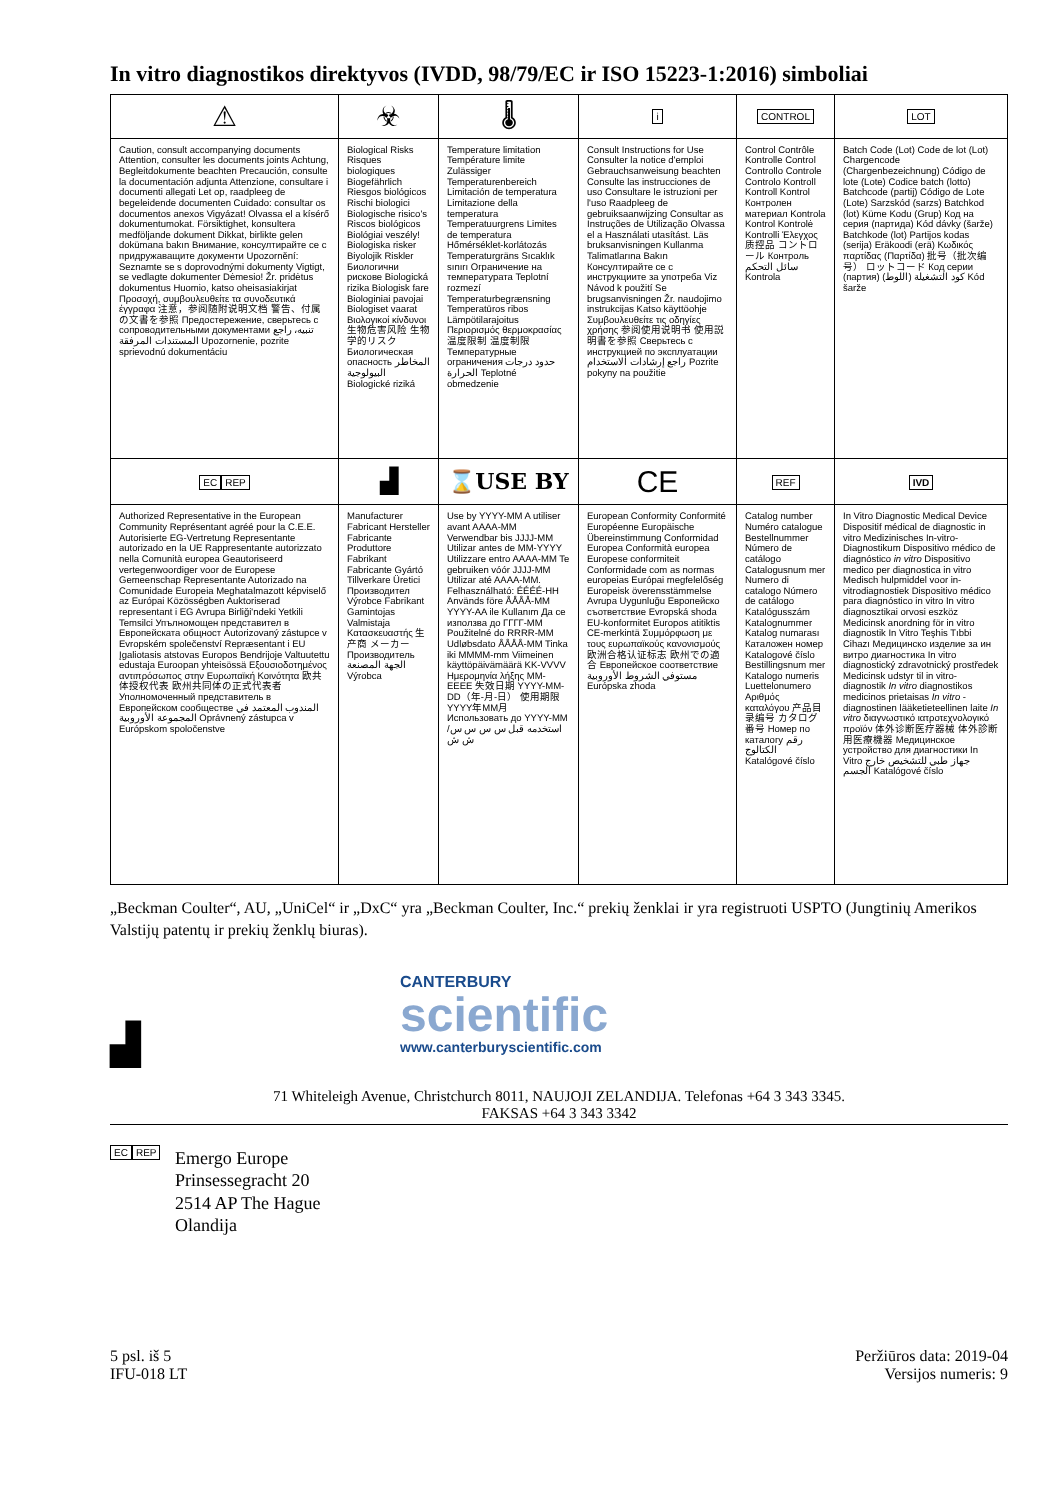In vitro diagnostikos direktyvos (IVDD, 98/79/EC ir ISO 15223-1:2016) simboliai
| ⚠ | ☣ | 🌡 | i | CONTROL | LOT |
| Caution, consult accompanying documents Attention, consulter les documents joints Achtung, Begleitdokumente beachten Precaución, consulte la documentación adjunta Attenzione, consultare i documenti allegati Let op, raadpleeg de begeleidende documenten Cuidado: consultar os documentos anexos Vigyázat! Olvassa el a kísérő dokumentumokat. Försiktighet, konsultera medföljande dokument Dikkat, birlikte gelen dokümana bakın Внимание, консултирайте се с придружаващите документи Upozornění: Seznamte se s doprovodnými dokumenty Vigtigt, se vedlagte dokumenter Dėmesio! Žr. pridėtus dokumentus Huomio, katso oheisasiakirjat Προσοχή, συμβουλευθείτε τα συνοδευτικά έγγραφα 注意，参阅随附说明文档 警告、付属の文書を参照 Предостережение, сверьтесь с сопроводительными документами تنبيه، راجع المستندات المرفقة Upozornenie, pozrite sprievodnú dokumentáciu | Biological Risks Risques biologiques Biogefährlich Riesgos biológicos Rischi biologici Biologische risico's Riscos biológicos Biológiai veszély! Biologiska risker Biyolojik Riskler Биологични рискове Biologická rizika Biologisk fare Biologiniai pavojai Biologiset vaarat Βιολογικοί κίνδυνοι 生物危害风险 生物学的リスク Биологическая опасность المخاطر البيولوجية Biologické riziká | Temperature limitation Température limite Zulässiger Temperaturenbereich Limitación de temperatura Limitazione della temperatura Temperatuurgrens Limites de temperatura Hőmérséklet-korlátozás Temperaturgräns Sıcaklık sınırı Ограничение на температурата Teplotní rozmezí Temperaturbegrænsning Temperatūros ribos Lämpötilarajoitus Περιορισμός θερμοκρασίας 温度限制 温度制限 Температурные ограничения حدود درجات الحرارة Teplotné obmedzenie | Consult Instructions for Use Consulter la notice d'emploi Gebrauchsanweisung beachten Consulte las instrucciones de uso Consultare le istruzioni per l'uso Raadpleeg de gebruiksaanwijzing Consultar as Instruções de Utilização Olvassa el a Használati utasítást. Läs bruksanvisningen Kullanma Talimatlarına Bakın Консултирайте се с инструкциите за употреба Viz Návod k použití Se brugsanvisningen Žr. naudojimo instrukcijas Katso käyttöohje Συμβουλευθείτε τις οδηγίες χρήσης 参阅使用说明书 使用説明書を参照 Сверьтесь с инструкцией по эксплуатации راجع إرشادات الاستخدام Pozrite pokyny na použitie | Control Contrôle Kontrolle Control Controllo Controle Controlo Kontroll Kontroll Kontrol Контролен материал Kontrola Kontrol Kontrolė Kontrolli Έλεγχος 质控品 コントロール Контроль سائل التحكم Kontrola | Batch Code (Lot) Code de lot (Lot) Chargencode (Chargenbezeichnung) Código de lote (Lote) Codice batch (lotto) Batchcode (partij) Código de Lote (Lote) Sarzskód (sarzs) Batchkod (lot) Küme Kodu (Grup) Код на серия (партида) Kód dávky (šarže) Batchkode (lot) Partijos kodas (serija) Eräkoodi (erä) Κωδικός παρτίδας (Παρτίδα) 批号（批次编号） ロットコード Код серии (партия) كود التشغيلة (اللوط) Kód šarže |
| EC REP | ▟ | ⌛USE BY | CE | REF | IVD |
| Authorized Representative in the European Community Représentant agréé pour la C.E.E. Autorisierte EG-Vertretung Representante autorizado en la UE Rappresentante autorizzato nella Comunità europea Geautoriseerd vertegenwoordiger voor de Europese Gemeenschap Representante Autorizado na Comunidade Europeia Meghatalmazott képviselő az Európai Közösségben Auktoriserad representant i EG Avrupa Birliği'ndeki Yetkili Temsilci Упълномощен представител в Европейската общност Autorizovaný zástupce v Evropském společenství Repræsentant i EU Įgaliotasis atstovas Europos Bendrijoje Valtuutettu edustaja Euroopan yhteisössä Εξουσιοδοτημένος αντιπρόσωπος στην Ευρωπαϊκή Κοινότητα 欧共体授权代表 欧州共同体の正式代表者 Уполномоченный представитель в Европейском сообществе المندوب المعتمد في المجموعة الأوروبية Oprávnený zástupca v Európskom spoločenstve | Manufacturer Fabricant Hersteller Fabricante Produttore Fabrikant Fabricante Gyártó Tillverkare Üretici Производител Výrobce Fabrikant Gamintojas Valmistaja Κατασκευαστής 生产商 メーカー Производитель الجهة المصنعة Výrobca | Use by YYYY-MM A utiliser avant AAAA-MM Verwendbar bis JJJJ-MM Utilizar antes de MM-YYYY Utilizzare entro AAAA-MM Te gebruiken vóór JJJJ-MM Utilizar até AAAA-MM. Felhasználható: ÉÉÉÉ-HH Används före ÅÅÅÅ-MM YYYY-AA ile Kullanım Да се използва до ГГГГ-ММ Použitelné do RRRR-MM Udløbsdato ÅÅÅÅ-MM Tinka iki MMMM-mm Viimeinen käyttöpäivämäärä KK-VVVV Ημερομηνία λήξης MM-EEEE 失效日期 YYYY-MM-DD（年-月-日） 使用期限YYYY年MM月 Использовать до YYYY-MM استخدمه قبل س س س س/ش ش | European Conformity Conformité Européenne Europäische Übereinstimmung Conformidad Europea Conformità europea Europese conformiteit Conformidade com as normas europeias Európai megfelelőség Europeisk överensstämmelse Avrupa Uygunluğu Европейско съответствие Evropská shoda EU-konformitet Europos atitiktis CE-merkintä Συμμόρφωση με τους ευρωπαϊκούς κανονισμούς 欧洲合格认证标志 欧州での適合 Европейское соответствие مستوفي الشروط الأوروبية Európska zhoda | Catalog number Numéro catalogue Bestellnummer Número de catálogo Catalogusnum mer Numero di catalogo Número de catálogo Katalógusszám Katalognummer Katalog numarası Каталожен номер Katalogové číslo Bestillingsnum mer Katalogo numeris Luettelonumero Αριθμός καταλόγου 产品目录编号 カタログ番号 Номер по каталогу رقم الكتالوج Katalógové číslo | In Vitro Diagnostic Medical Device Dispositif médical de diagnostic in vitro Medizinisches In-vitro-Diagnostikum Dispositivo médico de diagnóstico in vitro Dispositivo medico per diagnostica in vitro Medisch hulpmiddel voor in-vitrodiagnostiek Dispositivo médico para diagnóstico in vitro In vitro diagnosztikai orvosi eszköz Medicinsk anordning för in vitro diagnostik In Vitro Teşhis Tıbbi Cihazı Медицинско изделие за ин витро диагностика In vitro diagnostický zdravotnický prostředek Medicinsk udstyr til in vitro-diagnostik In vitro diagnostikos medicinos prietaisas In vitro -diagnostinen lääketieteellinen laite In vitro διαγνωστικό ιατροτεχνολογικό προϊόν 体外诊断医疗器械 体外診断用医療機器 Медицинское устройство для диагностики In Vitro جهاز طبي للتشخيص خارج الجسم Katalógové číslo |
„Beckman Coulter“, AU, „UniCel“ ir „DxC“ yra „Beckman Coulter, Inc.“ prekių ženklai ir yra registruoti USPTO (Jungtinių Amerikos Valstijų patentų ir prekių ženklų biuras).
▟
CANTERBURY
scientific
www.canterburyscientific.com
71 Whiteleigh Avenue, Christchurch 8011, NAUJOJI ZELANDIJA. Telefonas +64 3 343 3345.
FAKSAS +64 3 343 3342
EC REP
Emergo Europe
Prinsessegracht 20
2514 AP The Hague
Olandija
5 psl. iš 5
IFU-018 LT
Peržiūros data: 2019-04
Versijos numeris: 9